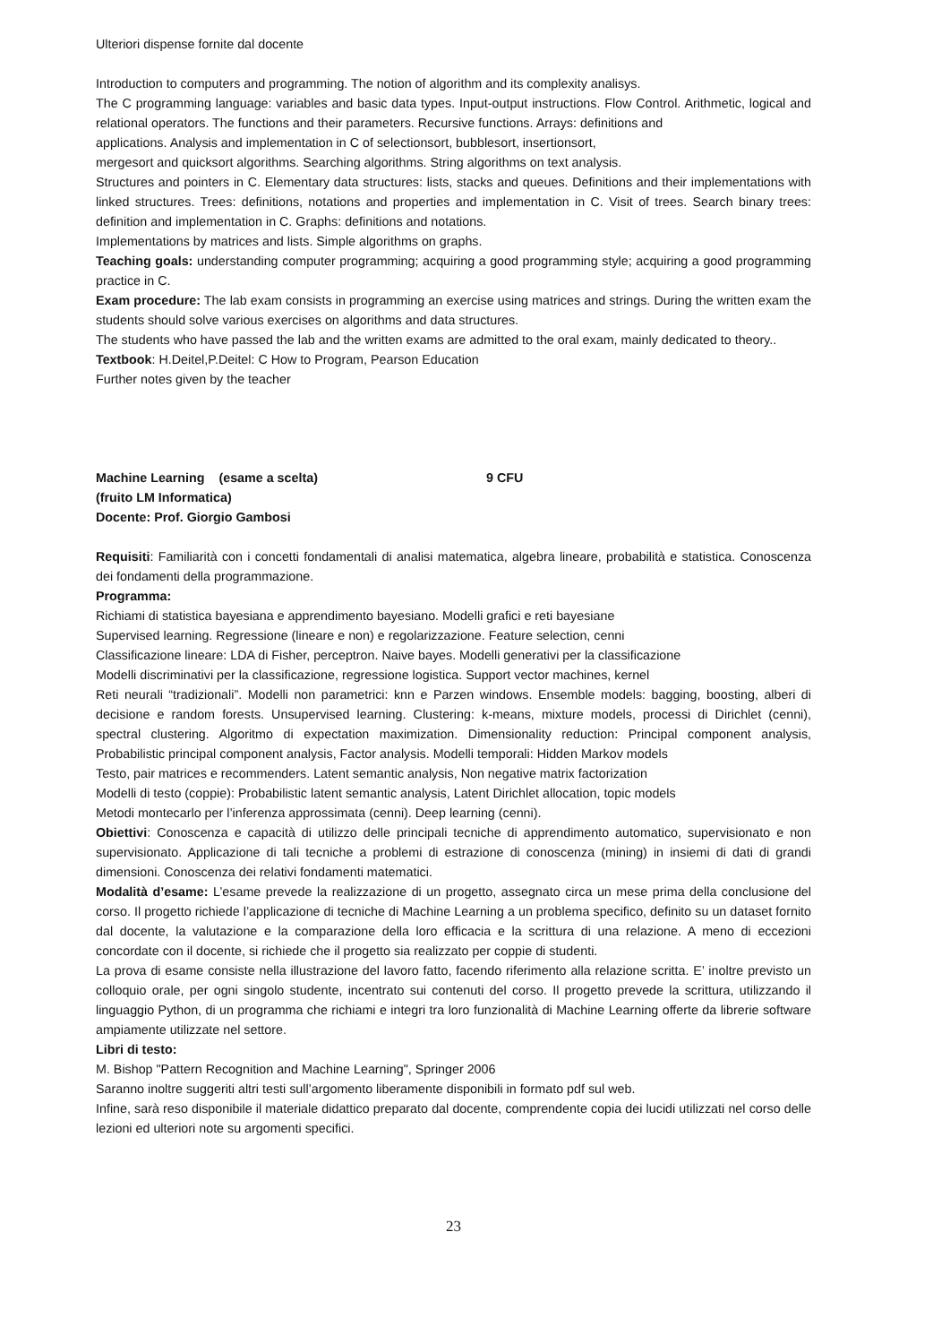Ulteriori dispense fornite dal docente
Introduction to computers and programming. The notion of algorithm and its complexity analisys.
The C programming language: variables and basic data types. Input-output instructions. Flow Control. Arithmetic, logical and relational operators. The functions and their parameters. Recursive functions. Arrays: definitions and
applications. Analysis and implementation in C of selectionsort, bubblesort, insertionsort,
mergesort and quicksort algorithms. Searching algorithms. String algorithms on text analysis.
Structures and pointers in C. Elementary data structures: lists, stacks and queues. Definitions and their implementations with linked structures. Trees: definitions, notations and properties and implementation in C. Visit of trees. Search binary trees: definition and implementation in C. Graphs: definitions and notations.
Implementations by matrices and lists. Simple algorithms on graphs.
Teaching goals: understanding computer programming; acquiring a good programming style; acquiring a good programming practice in C.
Exam procedure: The lab exam consists in programming an exercise using matrices and strings. During the written exam the students should solve various exercises on algorithms and data structures.
The students who have passed the lab and the written exams are admitted to the oral exam, mainly dedicated to theory..
Textbook: H.Deitel,P.Deitel: C How to Program, Pearson Education
Further notes given by the teacher
Machine Learning (esame a scelta) 9 CFU
(fruito LM Informatica)
Docente: Prof. Giorgio Gambosi
Requisiti: Familiarità con i concetti fondamentali di analisi matematica, algebra lineare, probabilità e statistica. Conoscenza dei fondamenti della programmazione.
Programma:
Richiami di statistica bayesiana e apprendimento bayesiano. Modelli grafici e reti bayesiane
Supervised learning. Regressione (lineare e non) e regolarizzazione. Feature selection, cenni
Classificazione lineare: LDA di Fisher, perceptron. Naive bayes. Modelli generativi per la classificazione
Modelli discriminativi per la classificazione, regressione logistica. Support vector machines, kernel
Reti neurali “tradizionali”. Modelli non parametrici: knn e Parzen windows. Ensemble models: bagging, boosting, alberi di decisione e random forests. Unsupervised learning. Clustering: k-means, mixture models, processi di Dirichlet (cenni), spectral clustering. Algoritmo di expectation maximization. Dimensionality reduction: Principal component analysis, Probabilistic principal component analysis, Factor analysis. Modelli temporali: Hidden Markov models
Testo, pair matrices e recommenders. Latent semantic analysis, Non negative matrix factorization
Modelli di testo (coppie): Probabilistic latent semantic analysis, Latent Dirichlet allocation, topic models
Metodi montecarlo per l’inferenza approssimata (cenni). Deep learning (cenni).
Obiettivi: Conoscenza e capacità di utilizzo delle principali tecniche di apprendimento automatico, supervisionato e non supervisionato. Applicazione di tali tecniche a problemi di estrazione di conoscenza (mining) in insiemi di dati di grandi dimensioni. Conoscenza dei relativi fondamenti matematici.
Modalità d’esame: L’esame prevede la realizzazione di un progetto, assegnato circa un mese prima della conclusione del corso. Il progetto richiede l’applicazione di tecniche di Machine Learning a un problema specifico, definito su un dataset fornito dal docente, la valutazione e la comparazione della loro efficacia e la scrittura di una relazione. A meno di eccezioni concordate con il docente, si richiede che il progetto sia realizzato per coppie di studenti.
La prova di esame consiste nella illustrazione del lavoro fatto, facendo riferimento alla relazione scritta. E’ inoltre previsto un colloquio orale, per ogni singolo studente, incentrato sui contenuti del corso. Il progetto prevede la scrittura, utilizzando il linguaggio Python, di un programma che richiami e integri tra loro funzionalità di Machine Learning offerte da librerie software ampiamente utilizzate nel settore.
Libri di testo:
M. Bishop "Pattern Recognition and Machine Learning", Springer 2006
Saranno inoltre suggeriti altri testi sull’argomento liberamente disponibili in formato pdf sul web.
Infine, sarà reso disponibile il materiale didattico preparato dal docente, comprendente copia dei lucidi utilizzati nel corso delle lezioni ed ulteriori note su argomenti specifici.
23